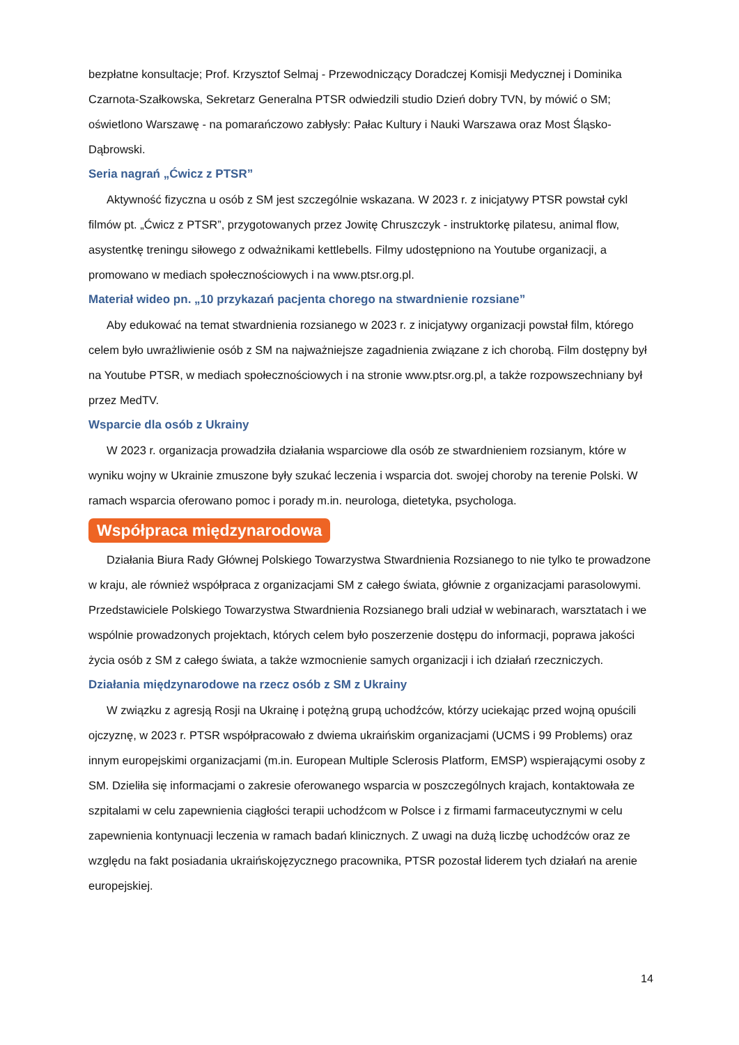bezpłatne konsultacje; Prof. Krzysztof Selmaj - Przewodniczący Doradczej Komisji Medycznej i Dominika Czarnota-Szałkowska, Sekretarz Generalna PTSR odwiedzili studio Dzień dobry TVN, by mówić o SM; oświetlono Warszawę - na pomarańczowo zabłysły: Pałac Kultury i Nauki Warszawa oraz Most Śląsko-Dąbrowski.
Seria nagrań „Ćwicz z PTSR”
Aktywność fizyczna u osób z SM jest szczególnie wskazana. W 2023 r. z inicjatywy PTSR powstał cykl filmów pt. „Ćwicz z PTSR”, przygotowanych przez Jowitę Chruszczyk - instruktorkę pilatesu, animal flow, asystentkę treningu siłowego z odważnikami kettlebells. Filmy udostępniono na Youtube organizacji, a promowano w mediach społecznościowych i na www.ptsr.org.pl.
Materiał wideo pn. „10 przykazań pacjenta chorego na stwardnienie rozsiane”
Aby edukować na temat stwardnienia rozsianego w 2023 r. z inicjatywy organizacji powstał film, którego celem było uwrażliwienie osób z SM na najważniejsze zagadnienia związane z ich chorobą. Film dostępny był na Youtube PTSR, w mediach społecznościowych i na stronie www.ptsr.org.pl, a także rozpowszechniany był przez MedTV.
Wsparcie dla osób z Ukrainy
W 2023 r. organizacja prowadziła działania wsparciowe dla osób ze stwardnieniem rozsianym, które w wyniku wojny w Ukrainie zmuszone były szukać leczenia i wsparcia dot. swojej choroby na terenie Polski. W ramach wsparcia oferowano pomoc i porady m.in. neurologa, dietetyka, psychologa.
Współpraca międzynarodowa
Działania Biura Rady Głównej Polskiego Towarzystwa Stwardnienia Rozsianego to nie tylko te prowadzone w kraju, ale również współpraca z organizacjami SM z całego świata, głównie z organizacjami parasolowymi. Przedstawiciele Polskiego Towarzystwa Stwardnienia Rozsianego brali udział w webinarach, warsztatach i we wspólnie prowadzonych projektach, których celem było poszerzenie dostępu do informacji, poprawa jakości życia osób z SM z całego świata, a także wzmocnienie samych organizacji i ich działań rzeczniczych.
Działania międzynarodowe na rzecz osób z SM z Ukrainy
W związku z agresją Rosji na Ukrainę i potężną grupą uchodźców, którzy uciekając przed wojną opuścili ojczyznę, w 2023 r. PTSR współpracowało z dwiema ukraińskim organizacjami (UCMS i 99 Problems) oraz innym europejskimi organizacjami (m.in. European Multiple Sclerosis Platform, EMSP) wspierającymi osoby z SM. Dzieliła się informacjami o zakresie oferowanego wsparcia w poszczególnych krajach, kontaktowała ze szpitalami w celu zapewnienia ciągłości terapii uchodźcom w Polsce i z firmami farmaceutycznymi w celu zapewnienia kontynuacji leczenia w ramach badań klinicznych. Z uwagi na dużą liczbę uchodźców oraz ze względu na fakt posiadania ukraińskojęzycznego pracownika, PTSR pozostał liderem tych działań na arenie europejskiej.
14